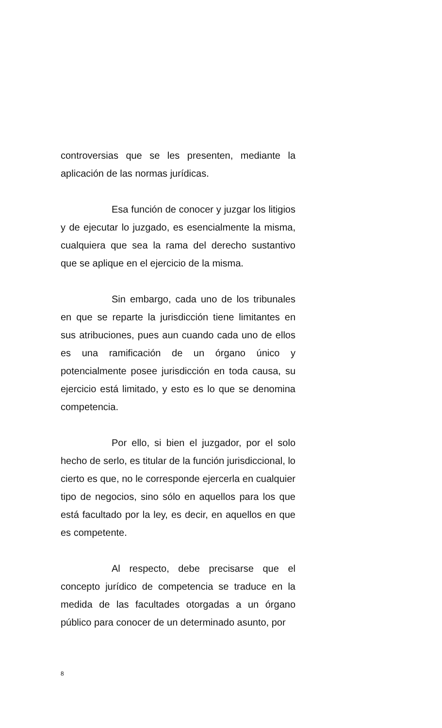controversias que se les presenten, mediante la aplicación de las normas jurídicas.
Esa función de conocer y juzgar los litigios y de ejecutar lo juzgado, es esencialmente la misma, cualquiera que sea la rama del derecho sustantivo que se aplique en el ejercicio de la misma.
Sin embargo, cada uno de los tribunales en que se reparte la jurisdicción tiene limitantes en sus atribuciones, pues aun cuando cada uno de ellos es una ramificación de un órgano único y potencialmente posee jurisdicción en toda causa, su ejercicio está limitado, y esto es lo que se denomina competencia.
Por ello, si bien el juzgador, por el solo hecho de serlo, es titular de la función jurisdiccional, lo cierto es que, no le corresponde ejercerla en cualquier tipo de negocios, sino sólo en aquellos para los que está facultado por la ley, es decir, en aquellos en que es competente.
Al respecto, debe precisarse que el concepto jurídico de competencia se traduce en la medida de las facultades otorgadas a un órgano público para conocer de un determinado asunto, por
8